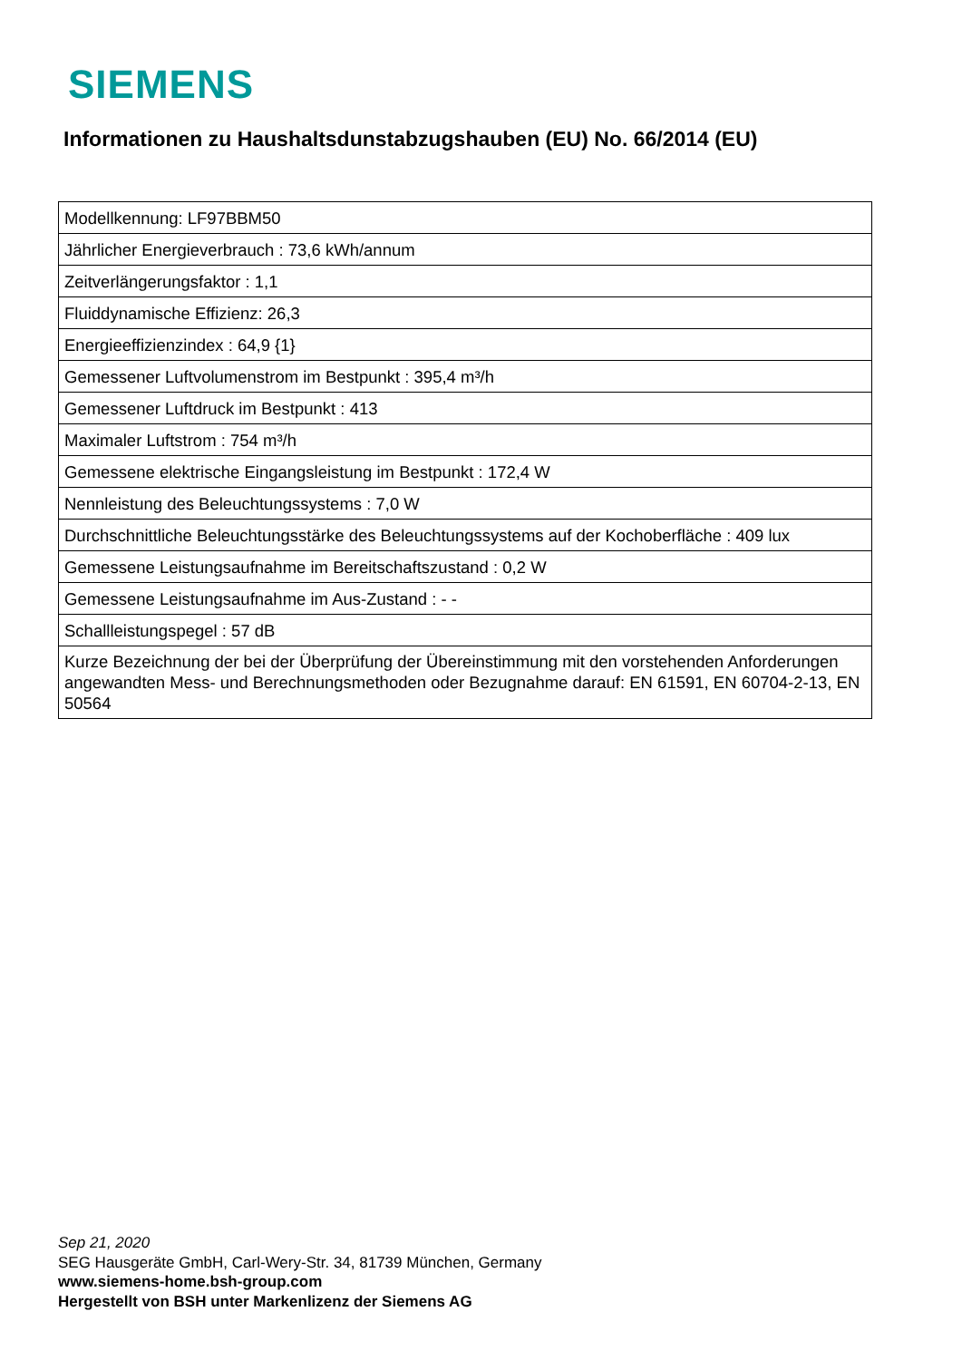SIEMENS
Informationen zu Haushaltsdunstabzugshauben (EU) No. 66/2014 (EU)
| Modellkennung: LF97BBM50 |
| Jährlicher Energieverbrauch : 73,6 kWh/annum |
| Zeitverlängerungsfaktor : 1,1 |
| Fluiddynamische Effizienz: 26,3 |
| Energieeffizienzindex : 64,9 {1} |
| Gemessener Luftvolumenstrom im Bestpunkt : 395,4 m³/h |
| Gemessener Luftdruck im Bestpunkt : 413 |
| Maximaler Luftstrom : 754 m³/h |
| Gemessene elektrische Eingangsleistung im Bestpunkt : 172,4 W |
| Nennleistung des Beleuchtungssystems : 7,0 W |
| Durchschnittliche Beleuchtungsstärke des Beleuchtungssystems auf der Kochoberfläche : 409 lux |
| Gemessene Leistungsaufnahme im Bereitschaftszustand : 0,2 W |
| Gemessene Leistungsaufnahme im Aus-Zustand : - - |
| Schallleistungspegel : 57 dB |
| Kurze Bezeichnung der bei der Überprüfung der Übereinstimmung mit den vorstehenden Anforderungen angewandten Mess- und Berechnungsmethoden oder Bezugnahme darauf: EN 61591, EN 60704-2-13, EN 50564 |
Sep 21, 2020
SEG Hausgeräte GmbH, Carl-Wery-Str. 34, 81739 München, Germany
www.siemens-home.bsh-group.com
Hergestellt von BSH unter Markenlizenz der Siemens AG